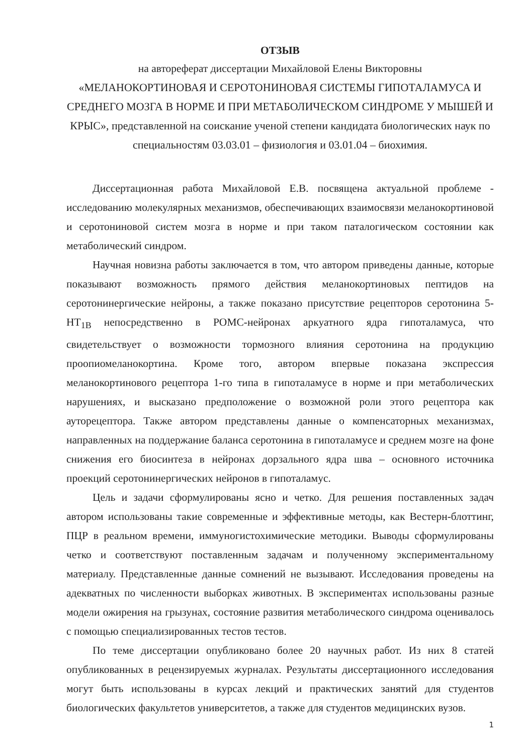ОТЗЫВ
на автореферат диссертации Михайловой Елены Викторовны
«МЕЛАНОКОРТИНОВАЯ И СЕРОТОНИНОВАЯ СИСТЕМЫ ГИПОТАЛАМУСА И СРЕДНЕГО МОЗГА В НОРМЕ И ПРИ МЕТАБОЛИЧЕСКОМ СИНДРОМЕ У МЫШЕЙ И КРЫС», представленной на соискание ученой степени кандидата биологических наук по специальностям 03.03.01 – физиология и 03.01.04 – биохимия.
Диссертационная работа Михайловой Е.В. посвящена актуальной проблеме - исследованию молекулярных механизмов, обеспечивающих взаимосвязи меланокортиновой и серотониновой систем мозга в норме и при таком паталогическом состоянии как метаболический синдром.
Научная новизна работы заключается в том, что автором приведены данные, которые показывают возможность прямого действия меланокортиновых пептидов на серотонинергические нейроны, а также показано присутствие рецепторов серотонина 5-НТ<sub>1В</sub> непосредственно в POMC-нейронах аркуатного ядра гипоталамуса, что свидетельствует о возможности тормозного влияния серотонина на продукцию проопиомеланокортина. Кроме того, автором впервые показана экспрессия меланокортинового рецептора 1-го типа в гипоталамусе в норме и при метаболических нарушениях, и высказано предположение о возможной роли этого рецептора как ауторецептора. Также автором представлены данные о компенсаторных механизмах, направленных на поддержание баланса серотонина в гипоталамусе и среднем мозге на фоне снижения его биосинтеза в нейронах дорзального ядра шва – основного источника проекций серотонинергических нейронов в гипоталамус.
Цель и задачи сформулированы ясно и четко. Для решения поставленных задач автором использованы такие современные и эффективные методы, как Вестерн-блоттинг, ПЦР в реальном времени, иммуногистохимические методики. Выводы сформулированы четко и соответствуют поставленным задачам и полученному экспериментальному материалу. Представленные данные сомнений не вызывают. Исследования проведены на адекватных по численности выборках животных. В экспериментах использованы разные модели ожирения на грызунах, состояние развития метаболического синдрома оценивалось с помощью специализированных тестов тестов.
По теме диссертации опубликовано более 20 научных работ. Из них 8 статей опубликованных в рецензируемых журналах. Результаты диссертационного исследования могут быть использованы в курсах лекций и практических занятий для студентов биологических факультетов университетов, а также для студентов медицинских вузов.
1